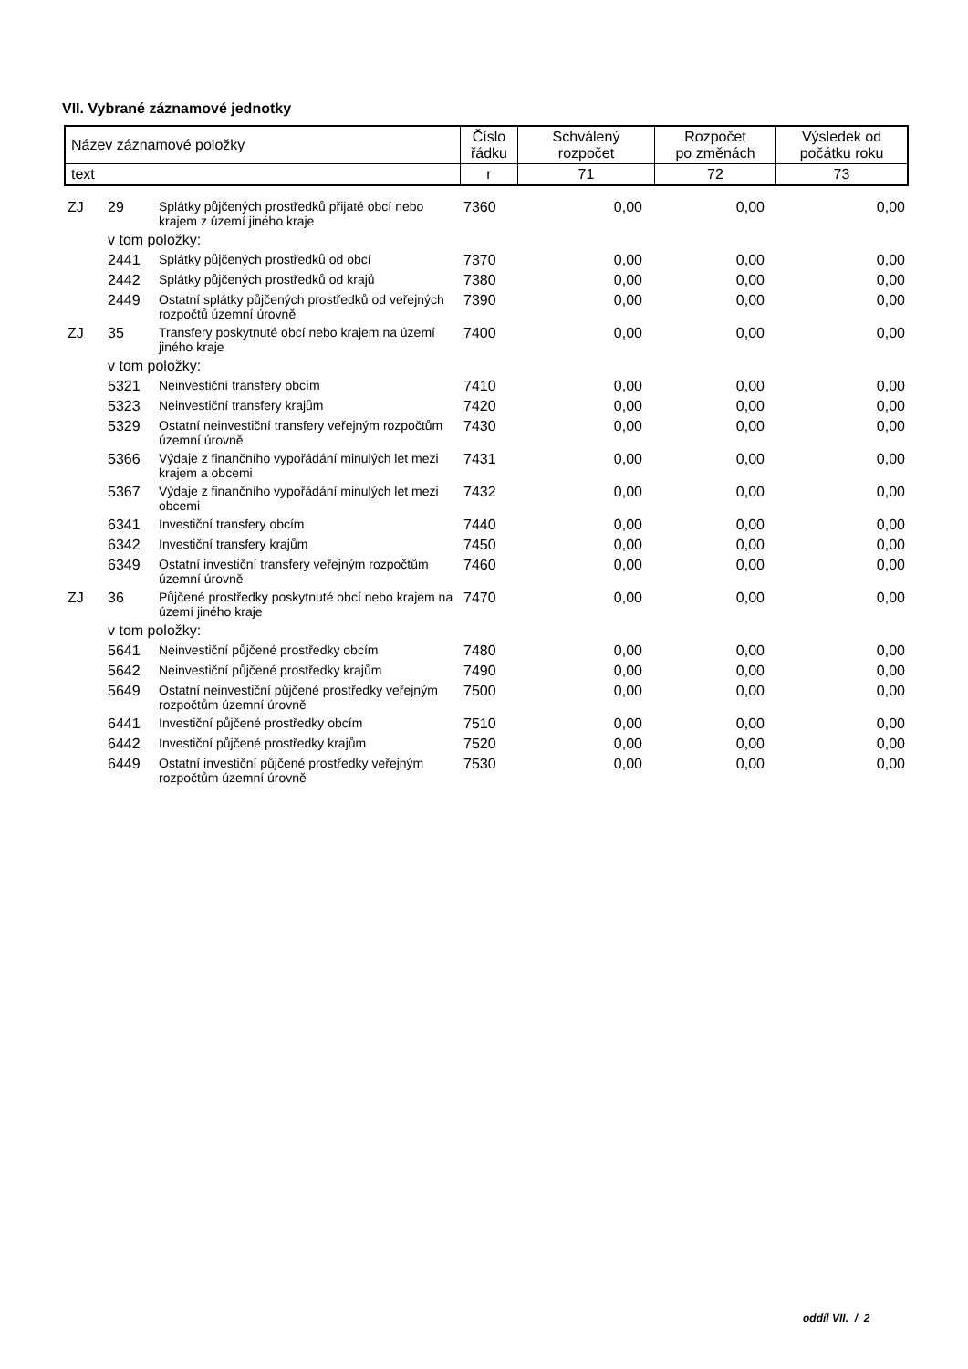VII. Vybrané záznamové jednotky
| Název záznamové položky | Číslo řádku | Schválený rozpočet | Rozpočet po změnách | Výsledek od počátku roku |
| text | r | 71 | 72 | 73 |
| ZJ | 29 | Splátky půjčených prostředků přijaté obcí nebo krajem z území jiného kraje | 7360 | 0,00 | 0,00 | 0,00 |
| | v tom položky: | | | | | |
| | 2441 | Splátky půjčených prostředků od obcí | 7370 | 0,00 | 0,00 | 0,00 |
| | 2442 | Splátky půjčených prostředků od krajů | 7380 | 0,00 | 0,00 | 0,00 |
| | 2449 | Ostatní splátky půjčených prostředků od veřejných rozpočtů územní úrovně | 7390 | 0,00 | 0,00 | 0,00 |
| ZJ | 35 | Transfery poskytnuté obcí nebo krajem na území jiného kraje | 7400 | 0,00 | 0,00 | 0,00 |
| | v tom položky: | | | | | |
| | 5321 | Neinvestiční transfery obcím | 7410 | 0,00 | 0,00 | 0,00 |
| | 5323 | Neinvestiční transfery krajům | 7420 | 0,00 | 0,00 | 0,00 |
| | 5329 | Ostatní neinvestiční transfery veřejným rozpočtům územní úrovně | 7430 | 0,00 | 0,00 | 0,00 |
| | 5366 | Výdaje z finančního vypořádání minulých let mezi krajem a obcemi | 7431 | 0,00 | 0,00 | 0,00 |
| | 5367 | Výdaje z finančního vypořádání minulých let mezi obcemi | 7432 | 0,00 | 0,00 | 0,00 |
| | 6341 | Investiční transfery obcím | 7440 | 0,00 | 0,00 | 0,00 |
| | 6342 | Investiční transfery krajům | 7450 | 0,00 | 0,00 | 0,00 |
| | 6349 | Ostatní investiční transfery veřejným rozpočtům územní úrovně | 7460 | 0,00 | 0,00 | 0,00 |
| ZJ | 36 | Půjčené prostředky poskytnuté obcí nebo krajem na území jiného kraje | 7470 | 0,00 | 0,00 | 0,00 |
| | v tom položky: | | | | | |
| | 5641 | Neinvestiční půjčené prostředky obcím | 7480 | 0,00 | 0,00 | 0,00 |
| | 5642 | Neinvestiční půjčené prostředky krajům | 7490 | 0,00 | 0,00 | 0,00 |
| | 5649 | Ostatní neinvestiční půjčené prostředky veřejným rozpočtům územní úrovně | 7500 | 0,00 | 0,00 | 0,00 |
| | 6441 | Investiční půjčené prostředky obcím | 7510 | 0,00 | 0,00 | 0,00 |
| | 6442 | Investiční půjčené prostředky krajům | 7520 | 0,00 | 0,00 | 0,00 |
| | 6449 | Ostatní investiční půjčené prostředky veřejným rozpočtům územní úrovně | 7530 | 0,00 | 0,00 | 0,00 |
oddíl VII. / 2